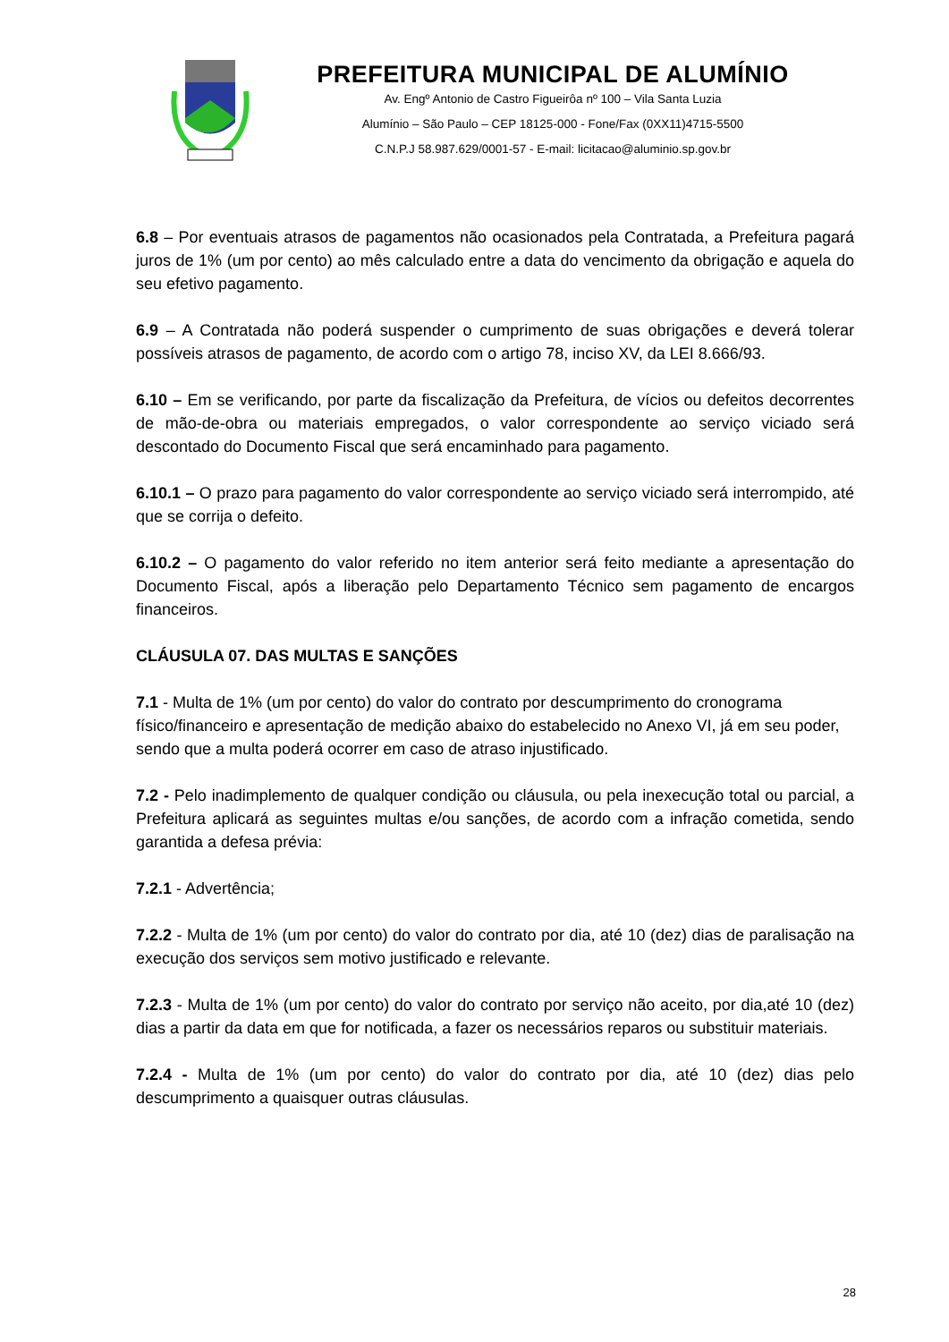PREFEITURA MUNICIPAL DE ALUMÍNIO
Av. Engº Antonio de Castro Figueirôa nº 100 – Vila Santa Luzia
Alumínio – São Paulo – CEP 18125-000 - Fone/Fax (0XX11)4715-5500
C.N.P.J 58.987.629/0001-57 - E-mail: licitacao@aluminio.sp.gov.br
6.8 – Por eventuais atrasos de pagamentos não ocasionados pela Contratada, a Prefeitura pagará juros de 1% (um por cento) ao mês calculado entre a data do vencimento da obrigação e aquela do seu efetivo pagamento.
6.9 – A Contratada não poderá suspender o cumprimento de suas obrigações e deverá tolerar possíveis atrasos de pagamento, de acordo com o artigo 78, inciso XV, da LEI 8.666/93.
6.10 – Em se verificando, por parte da fiscalização da Prefeitura, de vícios ou defeitos decorrentes de mão-de-obra ou materiais empregados, o valor correspondente ao serviço viciado será descontado do Documento Fiscal que será encaminhado para pagamento.
6.10.1 – O prazo para pagamento do valor correspondente ao serviço viciado será interrompido, até que se corrija o defeito.
6.10.2 – O pagamento do valor referido no item anterior será feito mediante a apresentação do Documento Fiscal, após a liberação pelo Departamento Técnico sem pagamento de encargos financeiros.
CLÁUSULA 07. DAS MULTAS E SANÇÕES
7.1 - Multa de 1% (um por cento) do valor do contrato por descumprimento do cronograma físico/financeiro e apresentação de medição abaixo do estabelecido no Anexo VI, já em seu poder, sendo que a multa poderá ocorrer em caso de atraso injustificado.
7.2 - Pelo inadimplemento de qualquer condição ou cláusula, ou pela inexecução total ou parcial, a Prefeitura aplicará as seguintes multas e/ou sanções, de acordo com a infração cometida, sendo garantida a defesa prévia:
7.2.1 - Advertência;
7.2.2 - Multa de 1% (um por cento) do valor do contrato por dia, até 10 (dez) dias de paralisação na execução dos serviços sem motivo justificado e relevante.
7.2.3 - Multa de 1% (um por cento) do valor do contrato por serviço não aceito, por dia,até 10 (dez) dias a partir da data em que for notificada, a fazer os necessários reparos ou substituir materiais.
7.2.4 - Multa de 1% (um por cento) do valor do contrato por dia, até 10 (dez) dias pelo descumprimento a quaisquer outras cláusulas.
28